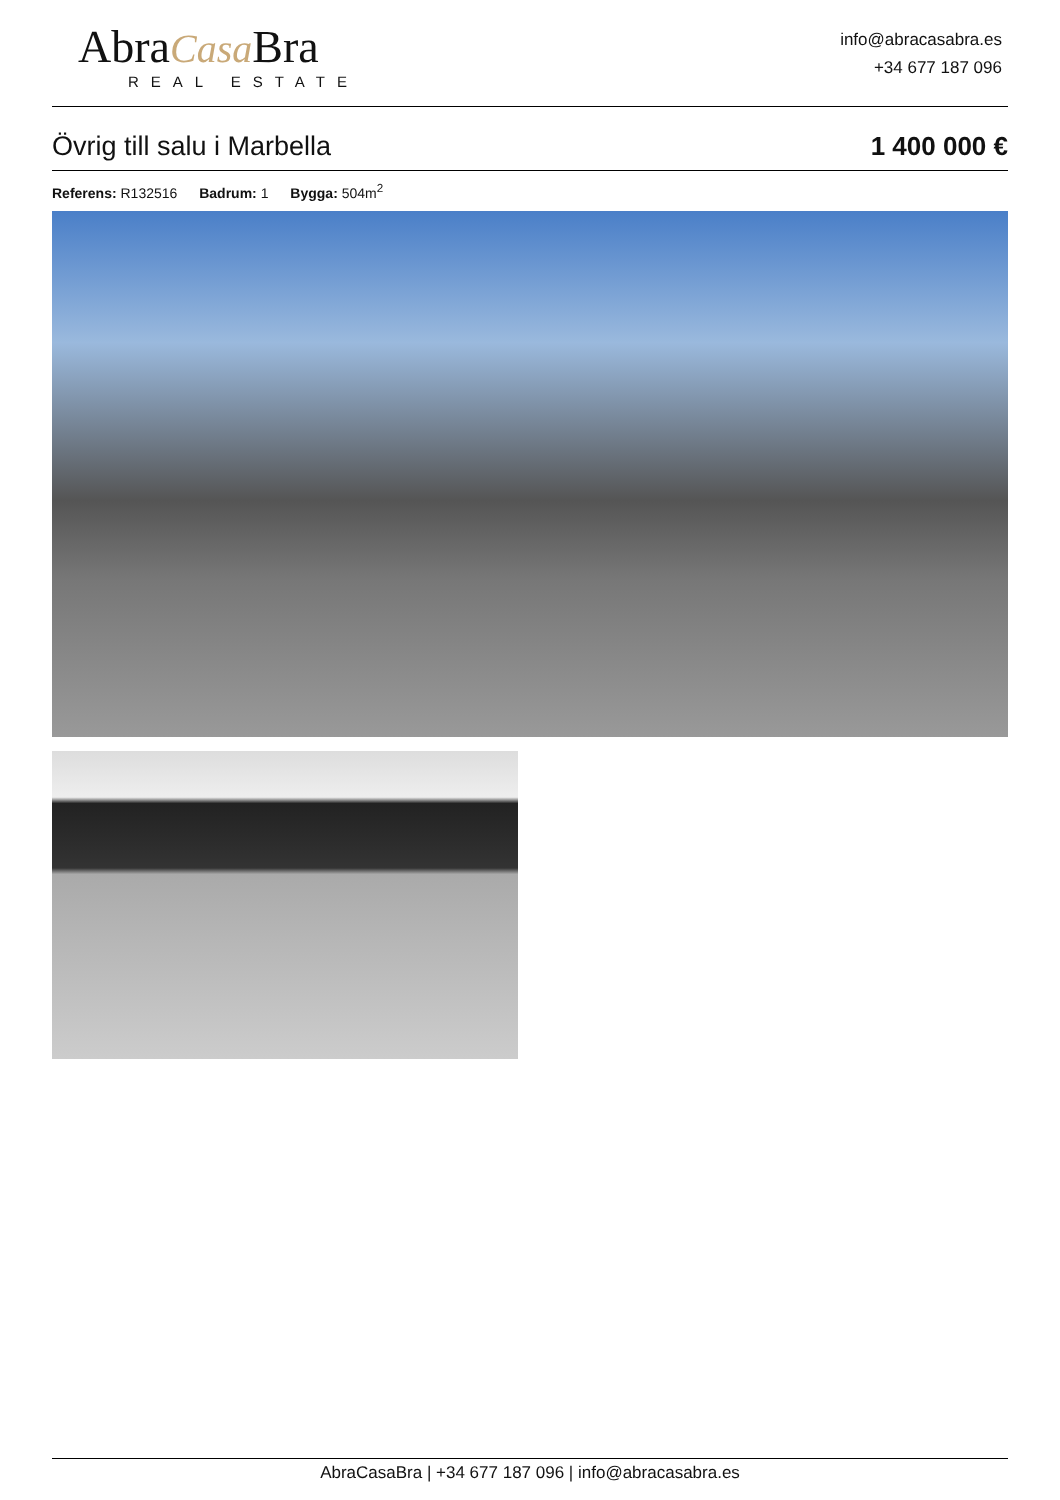AbraCasa Bra
REAL ESTATE
info@abracasabra.es
+34 677 187 096
Övrig till salu i Marbella 1 400 000 €
Referens: R132516 Badrum: 1 Bygga: 504m<sup>2</sup>
AbraCasaBra | +34 677 187 096 | info@abracasabra.es